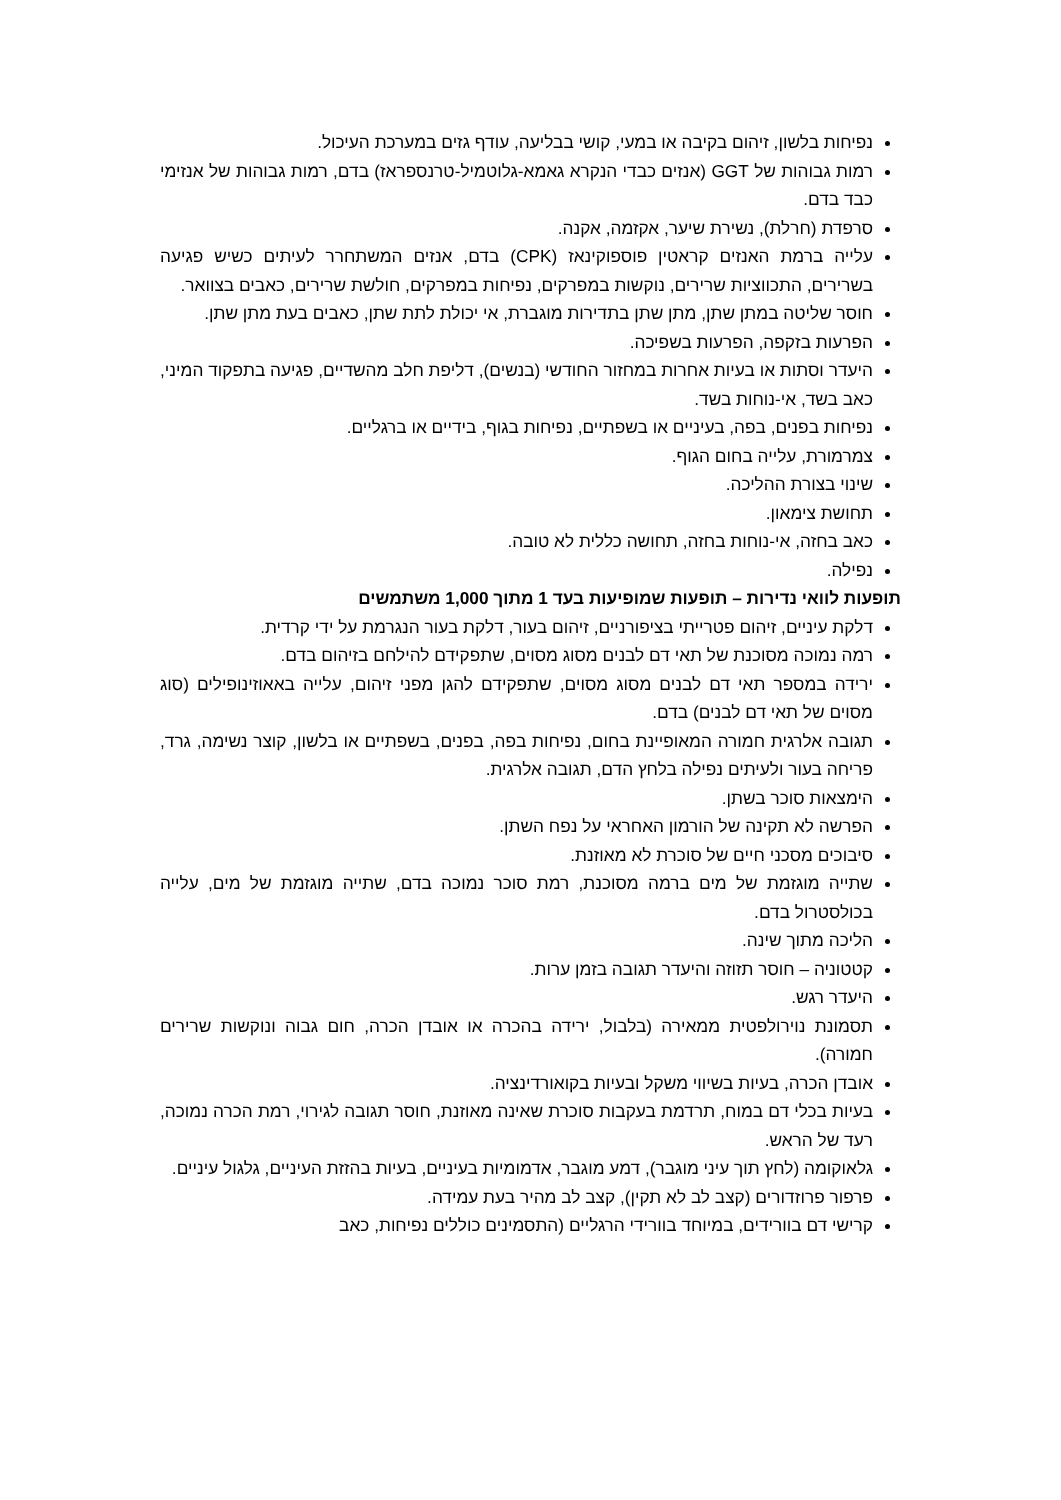נפיחות בלשון, זיהום בקיבה או במעי, קושי בבליעה, עודף גזים במערכת העיכול.
רמות גבוהות של GGT (אנזים כבדי הנקרא גאמא-גלוטמיל-טרנספראז) בדם, רמות גבוהות של אנזימי כבד בדם.
סרפדת (חרלת), נשירת שיער, אקזמה, אקנה.
עלייה ברמת האנזים קראטין פוספוקינאז (CPK) בדם, אנזים המשתחרר לעיתים כשיש פגיעה בשרירים, התכווציות שרירים, נוקשות במפרקים, נפיחות במפרקים, חולשת שרירים, כאבים בצוואר.
חוסר שליטה במתן שתן, מתן שתן בתדירות מוגברת, אי יכולת לתת שתן, כאבים בעת מתן שתן.
הפרעות בזקפה, הפרעות בשפיכה.
היעדר וסתות או בעיות אחרות במחזור החודשי (בנשים), דליפת חלב מהשדיים, פגיעה בתפקוד המיני, כאב בשד, אי-נוחות בשד.
נפיחות בפנים, בפה, בעיניים או בשפתיים, נפיחות בגוף, בידיים או ברגליים.
צמרמורת, עלייה בחום הגוף.
שינוי בצורת ההליכה.
תחושת צימאון.
כאב בחזה, אי-נוחות בחזה, תחושה כללית לא טובה.
נפילה.
תופעות לוואי נדירות – תופעות שמופיעות בעד 1 מתוך 1,000 משתמשים
דלקת עיניים, זיהום פטרייתי בציפורניים, זיהום בעור, דלקת בעור הנגרמת על ידי קרדית.
רמה נמוכה מסוכנת של תאי דם לבנים מסוג מסוים, שתפקידם להילחם בזיהום בדם.
ירידה במספר תאי דם לבנים מסוג מסוים, שתפקידם להגן מפני זיהום, עלייה באאוזינופילים (סוג מסוים של תאי דם לבנים) בדם.
תגובה אלרגית חמורה המאופיינת בחום, נפיחות בפה, בפנים, בשפתיים או בלשון, קוצר נשימה, גרד, פריחה בעור ולעיתים נפילה בלחץ הדם, תגובה אלרגית.
הימצאות סוכר בשתן.
הפרשה לא תקינה של הורמון האחראי על נפח השתן.
סיבוכים מסכני חיים של סוכרת לא מאוזנת.
שתייה מוגזמת של מים ברמה מסוכנת, רמת סוכר נמוכה בדם, שתייה מוגזמת של מים, עלייה בכולסטרול בדם.
הליכה מתוך שינה.
קטטוניה – חוסר תזוזה והיעדר תגובה בזמן ערות.
היעדר רגש.
תסמונת נוירולפטית ממאירה (בלבול, ירידה בהכרה או אובדן הכרה, חום גבוה ונוקשות שרירים חמורה).
אובדן הכרה, בעיות בשיווי משקל ובעיות בקואורדינציה.
בעיות בכלי דם במוח, תרדמת בעקבות סוכרת שאינה מאוזנת, חוסר תגובה לגירוי, רמת הכרה נמוכה, רעד של הראש.
גלאוקומה (לחץ תוך עיני מוגבר), דמע מוגבר, אדמומיות בעיניים, בעיות בהזזת העיניים, גלגול עיניים.
פרפור פרוזדורים (קצב לב לא תקין), קצב לב מהיר בעת עמידה.
קרישי דם בוורידים, במיוחד בוורידי הרגליים (התסמינים כוללים נפיחות, כאב